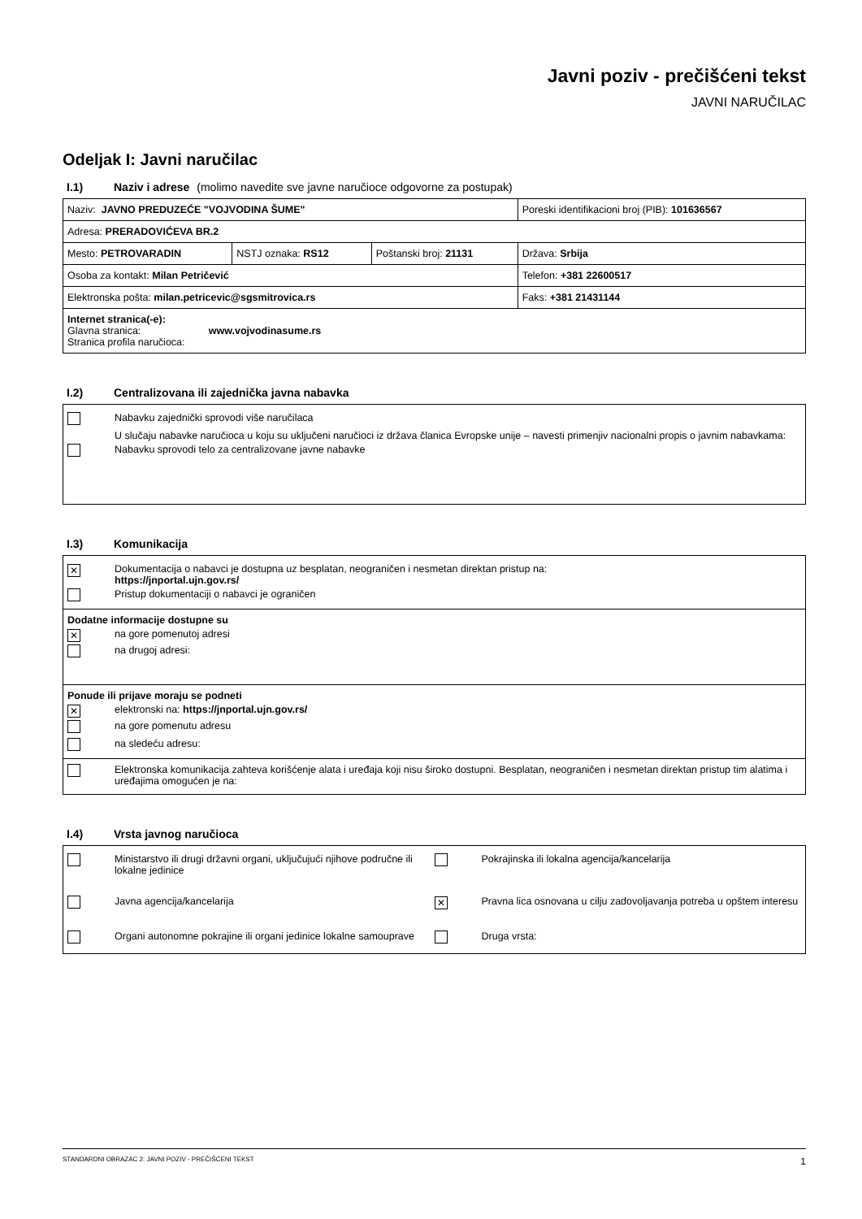Javni poziv - prečišćeni tekst
JAVNI NARUČILAC
Odeljak I: Javni naručilac
I.1) Naziv i adrese (molimo navedite sve javne naručioce odgovorne za postupak)
| Naziv: JAVNO PREDUZEĆE "VOJVODINA ŠUME" | | | Poreski identifikacioni broj (PIB): 101636567 |
| Adresa: PRERADOVIĆEVA BR.2 | | | |
| Mesto: PETROVARADIN | NSTJ oznaka: RS12 | Poštanski broj: 21131 | Država: Srbija |
| Osoba za kontakt: Milan Petričević | | | Telefon: +381 22600517 |
| Elektronska pošta: milan.petricevic@sgsmitrovica.rs | | | Faks: +381 21431144 |
| Internet stranica(-e): Glavna stranica: www.vojvodinasume.rs Stranica profila naručioca: | | | |
I.2) Centralizovana ili zajednička javna nabavka
Nabavku zajednički sprovodi više naručilaca
U slučaju nabavke naručioca u koju su uključeni naručioci iz država članica Evropske unije – navesti primenjiv nacionalni propis o javnim nabavkama:
Nabavku sprovodi telo za centralizovane javne nabavke
I.3) Komunikacija
✕ Dokumentacija o nabavci je dostupna uz besplatan, neograničen i nesmetan direktan pristup na:
https://jnportal.ujn.gov.rs/
Pristup dokumentaciji o nabavci je ograničen
Dodatne informacije dostupne su
✕ na gore pomenutoj adresi
na drugoj adresi:
Ponude ili prijave moraju se podneti
✕ elektronski na: https://jnportal.ujn.gov.rs/
na gore pomenutu adresu
na sledeću adresu:
Elektronska komunikacija zahteva korišćenje alata i uređaja koji nisu široko dostupni. Besplatan, neograničen i nesmetan direktan pristup tim alatima i uređajima omogućen je na:
I.4) Vrsta javnog naručioca
Ministarstvo ili drugi državni organi, uključujući njihove područne ili lokalne jedinice
Pokrajinska ili lokalna agencija/kancelarija
Javna agencija/kancelarija
✕ Pravna lica osnovana u cilju zadovoljavanja potreba u opštem interesu
Organi autonomne pokrajine ili organi jedinice lokalne samouprave
Druga vrsta:
STANDARDNI OBRAZAC 2: JAVNI POZIV - PREČIŠĆENI TEKST 1